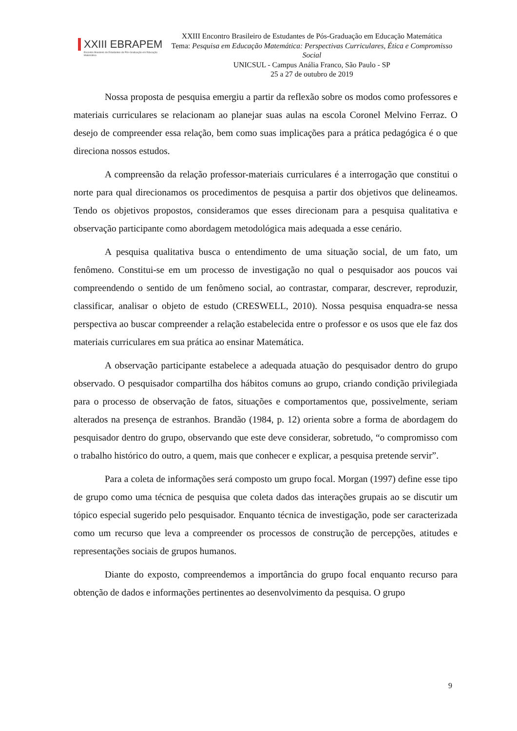XXIII EBRAPEM
Encontro Brasileiro de Estudantes de Pós-Graduação em Educação Matemática
XXIII Encontro Brasileiro de Estudantes de Pós-Graduação em Educação Matemática
Tema: Pesquisa em Educação Matemática: Perspectivas Curriculares, Ética e Compromisso Social
UNICSUL - Campus Anália Franco, São Paulo - SP
25 a 27 de outubro de 2019
Nossa proposta de pesquisa emergiu a partir da reflexão sobre os modos como professores e materiais curriculares se relacionam ao planejar suas aulas na escola Coronel Melvino Ferraz. O desejo de compreender essa relação, bem como suas implicações para a prática pedagógica é o que direciona nossos estudos.
A compreensão da relação professor-materiais curriculares é a interrogação que constitui o norte para qual direcionamos os procedimentos de pesquisa a partir dos objetivos que delineamos. Tendo os objetivos propostos, consideramos que esses direcionam para a pesquisa qualitativa e observação participante como abordagem metodológica mais adequada a esse cenário.
A pesquisa qualitativa busca o entendimento de uma situação social, de um fato, um fenômeno. Constitui-se em um processo de investigação no qual o pesquisador aos poucos vai compreendendo o sentido de um fenômeno social, ao contrastar, comparar, descrever, reproduzir, classificar, analisar o objeto de estudo (CRESWELL, 2010). Nossa pesquisa enquadra-se nessa perspectiva ao buscar compreender a relação estabelecida entre o professor e os usos que ele faz dos materiais curriculares em sua prática ao ensinar Matemática.
A observação participante estabelece a adequada atuação do pesquisador dentro do grupo observado. O pesquisador compartilha dos hábitos comuns ao grupo, criando condição privilegiada para o processo de observação de fatos, situações e comportamentos que, possivelmente, seriam alterados na presença de estranhos. Brandão (1984, p. 12) orienta sobre a forma de abordagem do pesquisador dentro do grupo, observando que este deve considerar, sobretudo, “o compromisso com o trabalho histórico do outro, a quem, mais que conhecer e explicar, a pesquisa pretende servir”.
Para a coleta de informações será composto um grupo focal. Morgan (1997) define esse tipo de grupo como uma técnica de pesquisa que coleta dados das interações grupais ao se discutir um tópico especial sugerido pelo pesquisador. Enquanto técnica de investigação, pode ser caracterizada como um recurso que leva a compreender os processos de construção de percepções, atitudes e representações sociais de grupos humanos.
Diante do exposto, compreendemos a importância do grupo focal enquanto recurso para obtenção de dados e informações pertinentes ao desenvolvimento da pesquisa. O grupo
9